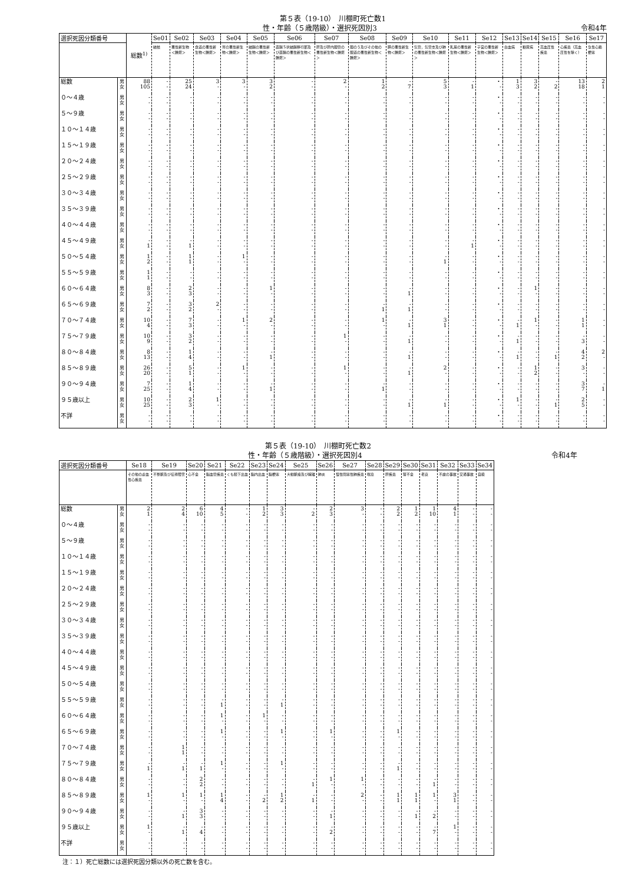第５表（19-10）　川棚町死亡数1
性・年齢（５歳階級）・選択死因別3 令和4年
| 選択死因分類番号 | | 総数<sup>1)</sup> | Se01 | Se02 | Se03 | Se04 | Se05 | Se06 | Se07 | Se08 | Se09 | Se10 | Se11 | Se12 | Se13 | Se14 | Se15 | Se16 | Se17 |
| --- | --- | --- | --- | --- | --- | --- | --- | --- | --- | --- | --- | --- | --- | --- | --- | --- | --- | --- | --- |
| | | | 結核 | 悪性新生物＜腫瘍＞ | 食道の悪性新生物＜腫瘍＞ | 胃の悪性新生物＜腫瘍＞ | 結腸の悪性新生物＜腫瘍＞ | 直腸Ｓ状結腸移行部及び直腸の悪性新生物＜腫瘍＞ | 肝及び肝内胆管の悪性新生物＜腫瘍＞ | 胆のう及びその他の胆道の悪性新生物＜腫瘍＞ | 膵の悪性新生物＜腫瘍＞ | 気管，気管支及び肺の悪性新生物＜腫瘍＞ | 乳房の悪性新生物＜腫瘍＞ | 子宮の悪性新生物＜腫瘍＞ | 白血病 | 糖尿病 | 高血圧性疾患 | 心疾患（高血圧性を除く） | 急性心筋梗塞 |
| 総数 | 男 女 | 88 105 | - - | 25 24 | 3 - | 3 - | 3 2 | - - | 2 - | 1 2 | - 7 | 5 3 | - 1 | ・ - | 1 3 | 3 2 | - 2 | 13 18 | 2 1 |
| ０～４歳 | 男 女 | - - | - - | - - | - - | - - | - - | - - | - - | - - | - - | - - | - - | ・ - | - - | - - | - - | - - | - - |
| ５～９歳 | 男 女 | - - | - - | - - | - - | - - | - - | - - | - - | - - | - - | - - | - - | ・ - | - - | - - | - - | - - | - - |
| １０～１４歳 | 男 女 | - - | - - | - - | - - | - - | - - | - - | - - | - - | - - | - - | - - | ・ - | - - | - - | - - | - - | - - |
| １５～１９歳 | 男 女 | - - | - - | - - | - - | - - | - - | - - | - - | - - | - - | - - | - - | ・ - | - - | - - | - - | - - | - - |
| ２０～２４歳 | 男 女 | - - | - - | - - | - - | - - | - - | - - | - - | - - | - - | - - | - - | ・ - | - - | - - | - - | - - | - - |
| ２５～２９歳 | 男 女 | - - | - - | - - | - - | - - | - - | - - | - - | - - | - - | - - | - - | ・ - | - - | - - | - - | - - | - - |
| ３０～３４歳 | 男 女 | - - | - - | - - | - - | - - | - - | - - | - - | - - | - - | - - | - - | ・ - | - - | - - | - - | - - | - - |
| ３５～３９歳 | 男 女 | - - | - - | - - | - - | - - | - - | - - | - - | - - | - - | - - | - - | ・ - | - - | - - | - - | - - | - - |
| ４０～４４歳 | 男 女 | - - | - - | - - | - - | - - | - - | - - | - - | - - | - - | - - | - - | ・ - | - - | - - | - - | - - | - - |
| ４５～４９歳 | 男 女 | - 1 | - - | - 1 | - - | - - | - - | - - | - - | - - | - - | - - | - 1 | ・ - | - - | - - | - - | - - | - - |
| ５０～５４歳 | 男 女 | 1 2 | - - | 1 1 | - - | 1 - | - - | - - | - - | - - | - - | - 1 | - - | ・ - | - - | - - | - - | - - | - - |
| ５５～５９歳 | 男 女 | 1 1 | - - | - - | - - | - - | - - | - - | - - | - - | - - | - - | - - | ・ - | - - | - - | - - | - - | - - |
| ６０～６４歳 | 男 女 | 8 3 | - - | 2 3 | - - | - - | 1 - | - - | - - | - - | - 1 | - - | - - | ・ - | - - | 1 - | - - | - - | - - |
| ６５～６９歳 | 男 女 | 7 2 | - - | 3 2 | 2 - | - - | - - | - - | - - | - 1 | - 1 | - - | - - | ・ - | - - | - - | - - | - - | - - |
| ７０～７４歳 | 男 女 | 10 4 | - - | 7 3 | - - | 1 - | 2 - | - - | - - | 1 - | - 1 | 3 1 | - - | ・ - | - 1 | 1 - | - - | 1 1 | - - |
| ７５～７９歳 | 男 女 | 10 9 | - - | 3 2 | - - | - - | - - | - - | 1 - | - - | - 1 | - - | - - | ・ - | - 1 | - - | - - | - 3 | - - |
| ８０～８４歳 | 男 女 | 8 13 | - - | 1 4 | - - | - - | - 1 | - - | - - | - - | - 1 | - - | - - | ・ - | - 1 | - - | - 1 | 4 2 | 2 - |
| ８５～８９歳 | 男 女 | 26 20 | - - | 5 1 | - - | 1 - | - - | - - | 1 - | - - | - 1 | 2 - | - - | ・ - | - - | 1 2 | - - | 3 - | - - |
| ９０～９４歳 | 男 女 | 7 25 | - - | 1 4 | - - | - - | - 1 | - - | - - | - 1 | - - | - - | - - | ・ - | - - | - - | - - | 3 7 | - 1 |
| ９５歳以上 | 男 女 | 10 25 | - - | 2 3 | 1 - | - - | - - | - - | - - | - - | - 1 | - 1 | - - | ・ - | 1 - | - - | - 1 | 2 5 | - - |
| 不詳 | 男 女 | - - | - - | - - | - - | - - | - - | - - | - - | - - | - - | - - | - - | ・ - | - - | - - | - - | - - | - - |
第５表（19-10）　川棚町死亡数2
性・年齢（５歳階級）・選択死因別4 令和4年
| 選択死因分類番号 | | Se18 | Se19 | Se20 | Se21 | Se22 | Se23 | Se24 | Se25 | Se26 | Se27 | Se28 | Se29 | Se30 | Se31 | Se32 | Se33 | Se34 |
| --- | --- | --- | --- | --- | --- | --- | --- | --- | --- | --- | --- | --- | --- | --- | --- | --- | --- | --- |
| | | その他の虚血性心疾患 | 不整脈及び伝導障害 | 心不全 | 脳血管疾患 | くも膜下出血 | 脳内出血 | 脳梗塞 | 大動脈瘤及び解離 | 肺炎 | 慢性閉塞性肺疾患 | 喘息 | 肝疾患 | 腎不全 | 老衰 | 不慮の事故 | 交通事故 | 自殺 |
| 総数 | 男 女 | 2 1 | 2 4 | 6 10 | 4 5 | - - | 1 2 | 3 3 | - 2 | 2 3 | 3 - | - - | 2 2 | 1 2 | 1 10 | 4 1 | - - | - - |
| ０～４歳 | 男 女 | - - | - - | - - | - - | - - | - - | - - | - - | - - | - - | - - | - - | - - | - - | - - | - - | - - |
| ５～９歳 | 男 女 | - - | - - | - - | - - | - - | - - | - - | - - | - - | - - | - - | - - | - - | - - | - - | - - | - - |
| １０～１４歳 | 男 女 | - - | - - | - - | - - | - - | - - | - - | - - | - - | - - | - - | - - | - - | - - | - - | - - | - - |
| １５～１９歳 | 男 女 | - - | - - | - - | - - | - - | - - | - - | - - | - - | - - | - - | - - | - - | - - | - - | - - | - - |
| ２０～２４歳 | 男 女 | - - | - - | - - | - - | - - | - - | - - | - - | - - | - - | - - | - - | - - | - - | - - | - - | - - |
| ２５～２９歳 | 男 女 | - - | - - | - - | - - | - - | - - | - - | - - | - - | - - | - - | - - | - - | - - | - - | - - | - - |
| ３０～３４歳 | 男 女 | - - | - - | - - | - - | - - | - - | - - | - - | - - | - - | - - | - - | - - | - - | - - | - - | - - |
| ３５～３９歳 | 男 女 | - - | - - | - - | - - | - - | - - | - - | - - | - - | - - | - - | - - | - - | - - | - - | - - | - - |
| ４０～４４歳 | 男 女 | - - | - - | - - | - - | - - | - - | - - | - - | - - | - - | - - | - - | - - | - - | - - | - - | - - |
| ４５～４９歳 | 男 女 | - - | - - | - - | - - | - - | - - | - - | - - | - - | - - | - - | - - | - - | - - | - - | - - | - - |
| ５０～５４歳 | 男 女 | - - | - - | - - | - - | - - | - - | - - | - - | - - | - - | - - | - - | - - | - - | - - | - - | - - |
| ５５～５９歳 | 男 女 | - - | - - | - - | - 1 | - - | - - | - 1 | - - | - - | - - | - - | - - | - - | - - | - - | - - | - - |
| ６０～６４歳 | 男 女 | - - | - - | - - | 1 - | - - | 1 - | - - | - - | - - | - - | - - | - - | - - | - - | - - | - - | - - |
| ６５～６９歳 | 男 女 | - - | - - | - - | 1 - | - - | - - | 1 - | - - | 1 - | - - | - - | 1 - | - - | - - | - - | - - | - - |
| ７０～７４歳 | 男 女 | - - | 1 1 | - - | - - | - - | - - | - - | - - | - - | - - | - - | - - | - - | - - | - - | - - | - - |
| ７５～７９歳 | 男 女 | - 1 | - 1 | - 1 | 1 - | - - | - - | 1 - | - - | - - | - - | - - | - 1 | - - | - - | - - | - - | - - |
| ８０～８４歳 | 男 女 | - - | - - | 2 2 | - - | - - | - - | - - | - 1 | 1 - | 1 - | - - | - - | - - | - 1 | - - | - - | - - |
| ８５～８９歳 | 男 女 | 1 - | 1 - | 1 - | 1 4 | - - | - 2 | 1 2 | - 1 | - - | 2 - | - - | 1 1 | 1 1 | 1 - | 3 1 | - - | - - |
| ９０～９４歳 | 男 女 | - - | - 1 | 3 3 | - - | - - | - - | - - | - - | - 1 | - - | - - | - - | - 1 | - 2 | - - | - - | - - |
| ９５歳以上 | 男 女 | 1 - | - 1 | - 4 | - - | - - | - - | - - | - - | - 2 | - - | - - | - - | - - | - 7 | 1 - | - - | - - |
| 不詳 | 男 女 | - - | - - | - - | - - | - - | - - | - - | - - | - - | - - | - - | - - | - - | - - | - - | - - | - - |
注：１）死亡総数には選択死因分類以外の死亡数を含む。